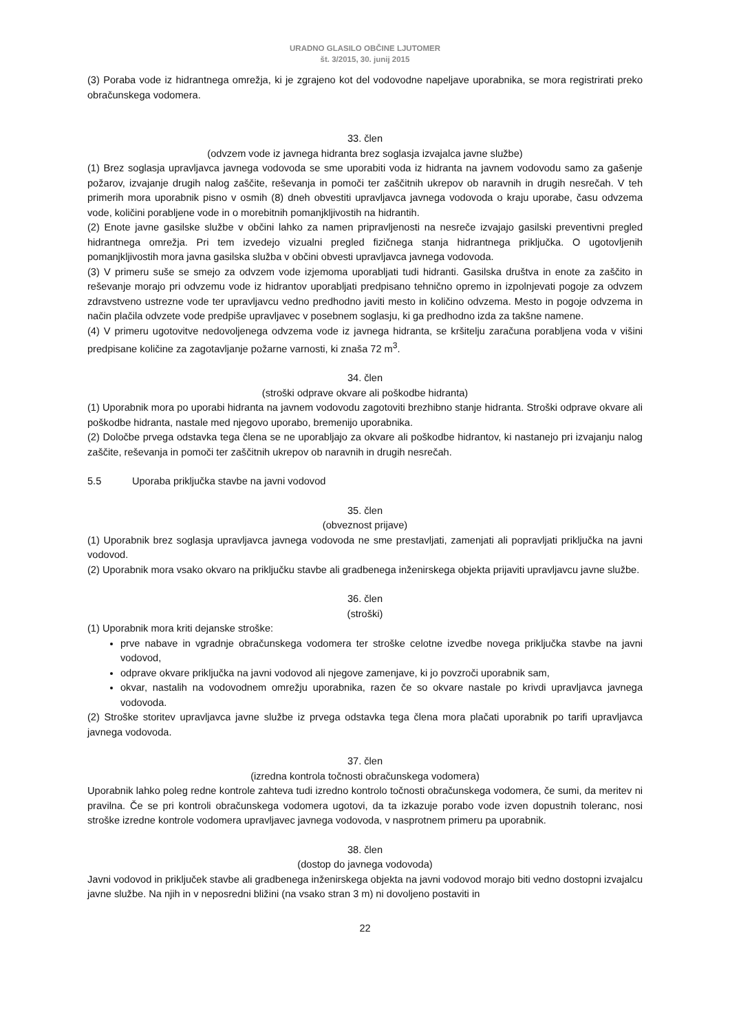URADNO GLASILO OBČINE LJUTOMER
št. 3/2015, 30. junij 2015
(3) Poraba vode iz hidrantnega omrežja, ki je zgrajeno kot del vodovodne napeljave uporabnika, se mora registrirati preko obračunskega vodomera.
33. člen
(odvzem vode iz javnega hidranta brez soglasja izvajalca javne službe)
(1) Brez soglasja upravljavca javnega vodovoda se sme uporabiti voda iz hidranta na javnem vodovodu samo za gašenje požarov, izvajanje drugih nalog zaščite, reševanja in pomoči ter zaščitnih ukrepov ob naravnih in drugih nesrečah. V teh primerih mora uporabnik pisno v osmih (8) dneh obvestiti upravljavca javnega vodovoda o kraju uporabe, času odvzema vode, količini porabljene vode in o morebitnih pomanjkljivostih na hidrantih.
(2) Enote javne gasilske službe v občini lahko za namen pripravljenosti na nesreče izvajajo gasilski preventivni pregled hidrantnega omrežja. Pri tem izvedejo vizualni pregled fizičnega stanja hidrantnega priključka. O ugotovljenih pomanjkljivostih mora javna gasilska služba v občini obvesti upravljavca javnega vodovoda.
(3) V primeru suše se smejo za odvzem vode izjemoma uporabljati tudi hidranti. Gasilska društva in enote za zaščito in reševanje morajo pri odvzemu vode iz hidrantov uporabljati predpisano tehnično opremo in izpolnjevati pogoje za odvzem zdravstveno ustrezne vode ter upravljavcu vedno predhodno javiti mesto in količino odvzema. Mesto in pogoje odvzema in način plačila odvzete vode predpiše upravljavec v posebnem soglasju, ki ga predhodno izda za takšne namene.
(4) V primeru ugotovitve nedovoljenega odvzema vode iz javnega hidranta, se kršitelju zaračuna porabljena voda v višini predpisane količine za zagotavljanje požarne varnosti, ki znaša 72 m<sup>3</sup>.
34. člen
(stroški odprave okvare ali poškodbe hidranta)
(1) Uporabnik mora po uporabi hidranta na javnem vodovodu zagotoviti brezhibno stanje hidranta. Stroški odprave okvare ali poškodbe hidranta, nastale med njegovo uporabo, bremenijo uporabnika.
(2) Določbe prvega odstavka tega člena se ne uporabljajo za okvare ali poškodbe hidrantov, ki nastanejo pri izvajanju nalog zaščite, reševanja in pomoči ter zaščitnih ukrepov ob naravnih in drugih nesrečah.
5.5 Uporaba priključka stavbe na javni vodovod
35. člen
(obveznost prijave)
(1) Uporabnik brez soglasja upravljavca javnega vodovoda ne sme prestavljati, zamenjati ali popravljati priključka na javni vodovod.
(2) Uporabnik mora vsako okvaro na priključku stavbe ali gradbenega inženirskega objekta prijaviti upravljavcu javne službe.
36. člen
(stroški)
(1) Uporabnik mora kriti dejanske stroške:
prve nabave in vgradnje obračunskega vodomera ter stroške celotne izvedbe novega priključka stavbe na javni vodovod,
odprave okvare priključka na javni vodovod ali njegove zamenjave, ki jo povzroči uporabnik sam,
okvar, nastalih na vodovodnem omrežju uporabnika, razen če so okvare nastale po krivdi upravljavca javnega vodovoda.
(2) Stroške storitev upravljavca javne službe iz prvega odstavka tega člena mora plačati uporabnik po tarifi upravljavca javnega vodovoda.
37. člen
(izredna kontrola točnosti obračunskega vodomera)
Uporabnik lahko poleg redne kontrole zahteva tudi izredno kontrolo točnosti obračunskega vodomera, če sumi, da meritev ni pravilna. Če se pri kontroli obračunskega vodomera ugotovi, da ta izkazuje porabo vode izven dopustnih toleranc, nosi stroške izredne kontrole vodomera upravljavec javnega vodovoda, v nasprotnem primeru pa uporabnik.
38. člen
(dostop do javnega vodovoda)
Javni vodovod in priključek stavbe ali gradbenega inženirskega objekta na javni vodovod morajo biti vedno dostopni izvajalcu javne službe. Na njih in v neposredni bližini (na vsako stran 3 m) ni dovoljeno postaviti in
22